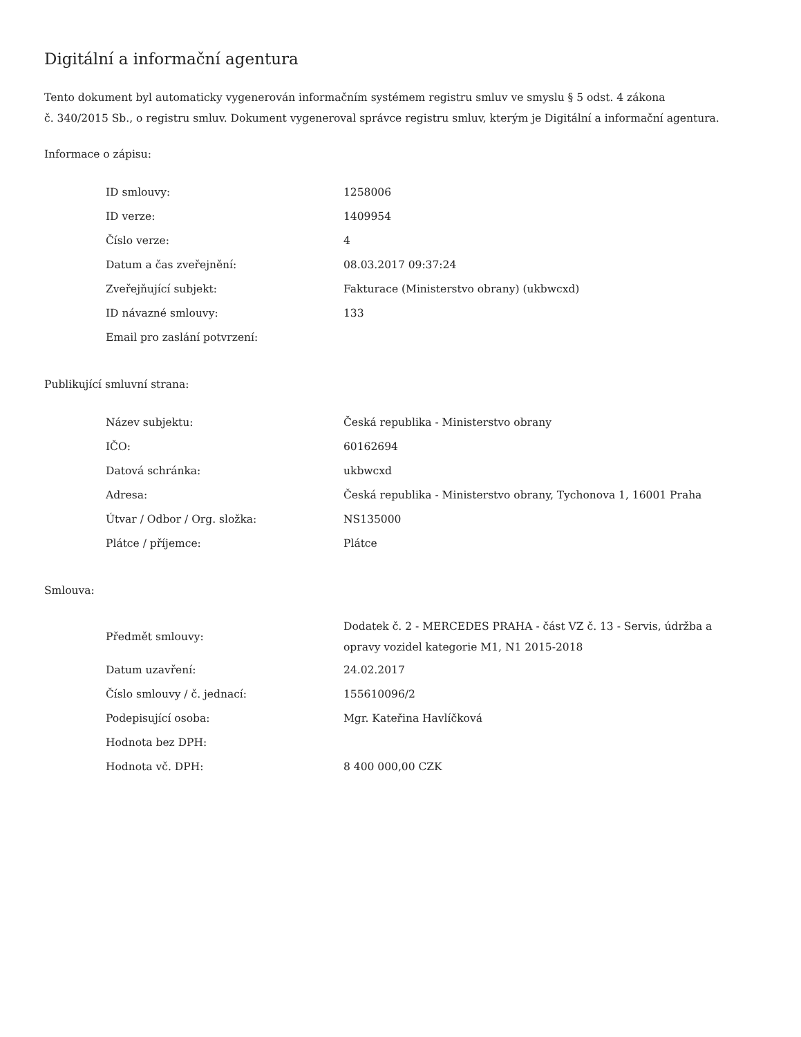Digitální a informační agentura
Tento dokument byl automaticky vygenerován informačním systémem registru smluv ve smyslu § 5 odst. 4 zákona
č. 340/2015 Sb., o registru smluv. Dokument vygeneroval správce registru smluv, kterým je Digitální a informační agentura.
Informace o zápisu:
| ID smlouvy: | 1258006 |
| ID verze: | 1409954 |
| Číslo verze: | 4 |
| Datum a čas zveřejnění: | 08.03.2017 09:37:24 |
| Zveřejňující subjekt: | Fakturace (Ministerstvo obrany) (ukbwcxd) |
| ID návazné smlouvy: | 133 |
| Email pro zaslání potvrzení: | |
Publikující smluvní strana:
| Název subjektu: | Česká republika - Ministerstvo obrany |
| IČO: | 60162694 |
| Datová schránka: | ukbwcxd |
| Adresa: | Česká republika - Ministerstvo obrany, Tychonova 1, 16001 Praha |
| Útvar / Odbor / Org. složka: | NS135000 |
| Plátce / příjemce: | Plátce |
Smlouva:
| Předmět smlouvy: | Dodatek č. 2 - MERCEDES PRAHA - část VZ č. 13 - Servis, údržba a opravy vozidel kategorie M1, N1 2015-2018 |
| Datum uzavření: | 24.02.2017 |
| Číslo smlouvy / č. jednací: | 155610096/2 |
| Podepisující osoba: | Mgr. Kateřina Havlíčková |
| Hodnota bez DPH: | |
| Hodnota vč. DPH: | 8 400 000,00 CZK |